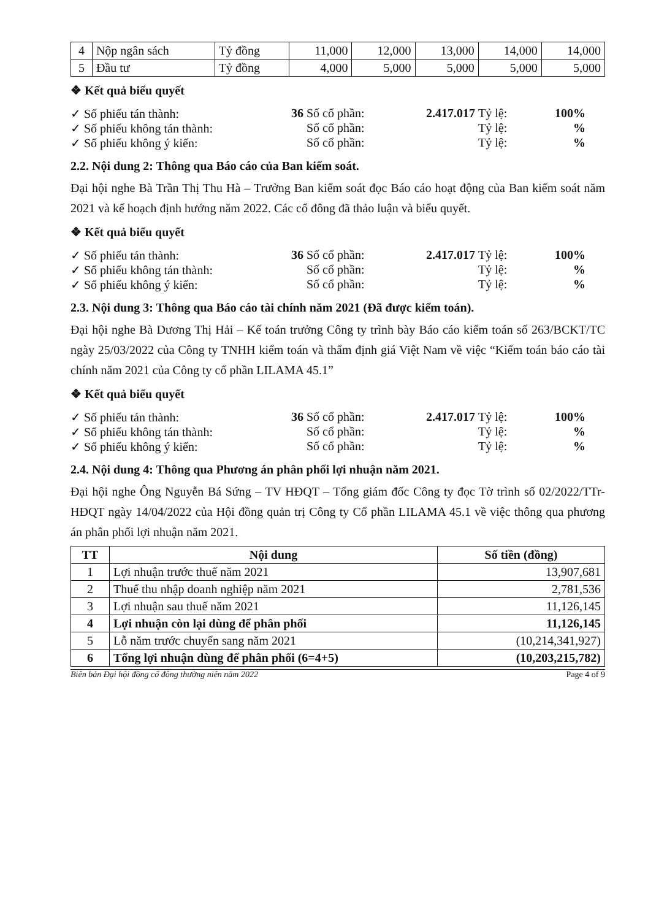| 4 | Nộp ngân sách | Tỷ đồng | 11,000 | 12,000 | 13,000 | 14,000 | 14,000 |
| 5 | Đầu tư | Tỷ đồng | 4,000 | 5,000 | 5,000 | 5,000 | 5,000 |
❖ Kết quả biểu quyết
✓ Số phiếu tán thành: 36 Số cổ phần: 2.417.017 Tỷ lệ: 100% ✓ Số phiếu không tán thành: Số cổ phần: Tỷ lệ:% ✓ Số phiếu không ý kiến: Số cổ phần: Tỷ lệ:%
2.2. Nội dung 2: Thông qua Báo cáo của Ban kiểm soát.
Đại hội nghe Bà Trần Thị Thu Hà – Trưởng Ban kiểm soát đọc Báo cáo hoạt động của Ban kiểm soát năm 2021 và kế hoạch định hướng năm 2022. Các cổ đông đã thảo luận và biểu quyết.
❖ Kết quả biểu quyết
✓ Số phiếu tán thành: 36 Số cổ phần: 2.417.017 Tỷ lệ: 100% ✓ Số phiếu không tán thành: Số cổ phần: Tỷ lệ:% ✓ Số phiếu không ý kiến: Số cổ phần: Tỷ lệ:%
2.3. Nội dung 3: Thông qua Báo cáo tài chính năm 2021 (Đã được kiểm toán).
Đại hội nghe Bà Dương Thị Hải – Kế toán trưởng Công ty trình bày Báo cáo kiểm toán số 263/BCKT/TC ngày 25/03/2022 của Công ty TNHH kiểm toán và thẩm định giá Việt Nam về việc “Kiểm toán báo cáo tài chính năm 2021 của Công ty cổ phần LILAMA 45.1”
❖ Kết quả biểu quyết
✓ Số phiếu tán thành: 36 Số cổ phần: 2.417.017 Tỷ lệ: 100% ✓ Số phiếu không tán thành: Số cổ phần: Tỷ lệ:% ✓ Số phiếu không ý kiến: Số cổ phần: Tỷ lệ:%
2.4. Nội dung 4: Thông qua Phương án phân phối lợi nhuận năm 2021.
Đại hội nghe Ông Nguyễn Bá Sứng – TV HĐQT – Tổng giám đốc Công ty đọc Tờ trình số 02/2022/TTr-HĐQT ngày 14/04/2022 của Hội đồng quản trị Công ty Cổ phần LILAMA 45.1 về việc thông qua phương án phân phối lợi nhuận năm 2021.
| TT | Nội dung | Số tiền (đồng) |
| --- | --- | --- |
| 1 | Lợi nhuận trước thuế năm 2021 | 13,907,681 |
| 2 | Thuế thu nhập doanh nghiệp năm 2021 | 2,781,536 |
| 3 | Lợi nhuận sau thuế năm 2021 | 11,126,145 |
| 4 | Lợi nhuận còn lại dùng để phân phối | 11,126,145 |
| 5 | Lỗ năm trước chuyển sang năm 2021 | (10,214,341,927) |
| 6 | Tổng lợi nhuận dùng để phân phối (6=4+5) | (10,203,215,782) |
Biên bản Đại hội đồng cổ đông thường niên năm 2022 Page 4 of 9